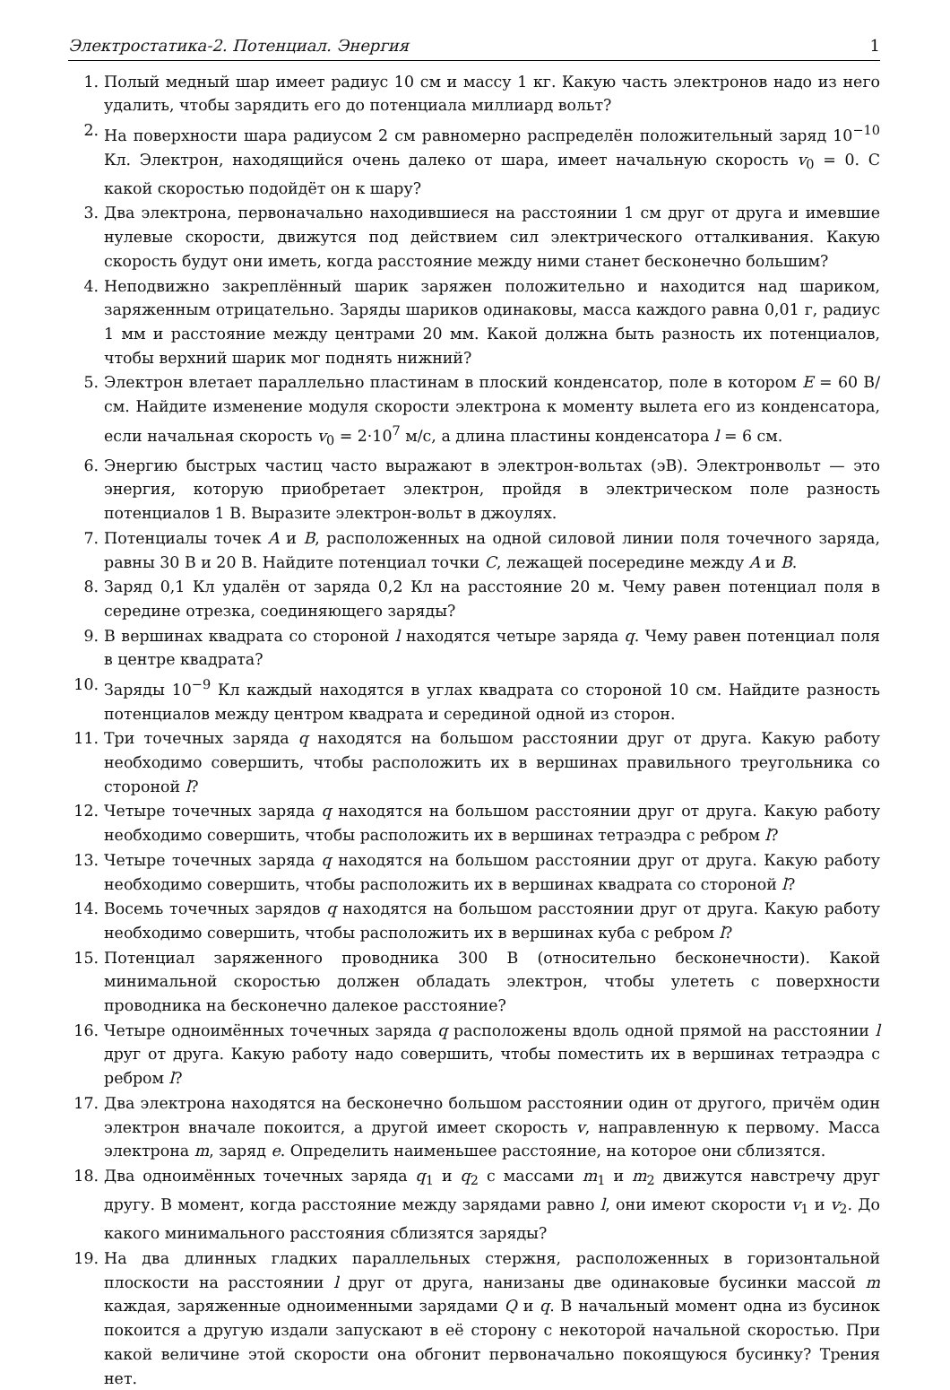Электростатика-2. Потенциал. Энергия 1
1. Полый медный шар имеет радиус 10 см и массу 1 кг. Какую часть электронов надо из него удалить, чтобы зарядить его до потенциала миллиард вольт?
2. На поверхности шара радиусом 2 см равномерно распределён положительный заряд 10<sup>−10</sup> Кл. Электрон, находящийся очень далеко от шара, имеет начальную скорость v<sub>0</sub> = 0. С какой скоростью подойдёт он к шару?
3. Два электрона, первоначально находившиеся на расстоянии 1 см друг от друга и имевшие нулевые скорости, движутся под действием сил электрического отталкивания. Какую скорость будут они иметь, когда расстояние между ними станет бесконечно большим?
4. Неподвижно закреплённый шарик заряжен положительно и находится над шариком, заряженным отрицательно. Заряды шариков одинаковы, масса каждого равна 0,01 г, радиус 1 мм и расстояние между центрами 20 мм. Какой должна быть разность их потенциалов, чтобы верхний шарик мог поднять нижний?
5. Электрон влетает параллельно пластинам в плоский конденсатор, поле в котором E = 60 В/см. Найдите изменение модуля скорости электрона к моменту вылета его из конденсатора, если начальная скорость v<sub>0</sub> = 2·10<sup>7</sup> м/с, а длина пластины конденсатора l = 6 см.
6. Энергию быстрых частиц часто выражают в электрон-вольтах (эВ). Электронвольт — это энергия, которую приобретает электрон, пройдя в электрическом поле разность потенциалов 1 В. Выразите электрон-вольт в джоулях.
7. Потенциалы точек A и B, расположенных на одной силовой линии поля точечного заряда, равны 30 В и 20 В. Найдите потенциал точки C, лежащей посередине между A и B.
8. Заряд 0,1 Кл удалён от заряда 0,2 Кл на расстояние 20 м. Чему равен потенциал поля в середине отрезка, соединяющего заряды?
9. В вершинах квадрата со стороной l находятся четыре заряда q. Чему равен потенциал поля в центре квадрата?
10. Заряды 10<sup>−9</sup> Кл каждый находятся в углах квадрата со стороной 10 см. Найдите разность потенциалов между центром квадрата и серединой одной из сторон.
11. Три точечных заряда q находятся на большом расстоянии друг от друга. Какую работу необходимо совершить, чтобы расположить их в вершинах правильного треугольника со стороной l?
12. Четыре точечных заряда q находятся на большом расстоянии друг от друга. Какую работу необходимо совершить, чтобы расположить их в вершинах тетраэдра с ребром l?
13. Четыре точечных заряда q находятся на большом расстоянии друг от друга. Какую работу необходимо совершить, чтобы расположить их в вершинах квадрата со стороной l?
14. Восемь точечных зарядов q находятся на большом расстоянии друг от друга. Какую работу необходимо совершить, чтобы расположить их в вершинах куба с ребром l?
15. Потенциал заряженного проводника 300 В (относительно бесконечности). Какой минимальной скоростью должен обладать электрон, чтобы улететь с поверхности проводника на бесконечно далекое расстояние?
16. Четыре одноимённых точечных заряда q расположены вдоль одной прямой на расстоянии l друг от друга. Какую работу надо совершить, чтобы поместить их в вершинах тетраэдра с ребром l?
17. Два электрона находятся на бесконечно большом расстоянии один от другого, причём один электрон вначале покоится, а другой имеет скорость v, направленную к первому. Масса электрона m, заряд e. Определить наименьшее расстояние, на которое они сблизятся.
18. Два одноимённых точечных заряда q<sub>1</sub> и q<sub>2</sub> с массами m<sub>1</sub> и m<sub>2</sub> движутся навстречу друг другу. В момент, когда расстояние между зарядами равно l, они имеют скорости v<sub>1</sub> и v<sub>2</sub>. До какого минимального расстояния сблизятся заряды?
19. На два длинных гладких параллельных стержня, расположенных в горизонтальной плоскости на расстоянии l друг от друга, нанизаны две одинаковые бусинки массой m каждая, заряженные одноименными зарядами Q и q. В начальный момент одна из бусинок покоится а другую издали запускают в её сторону с некоторой начальной скоростью. При какой величине этой скорости она обгонит первоначально покоящуюся бусинку? Трения нет.